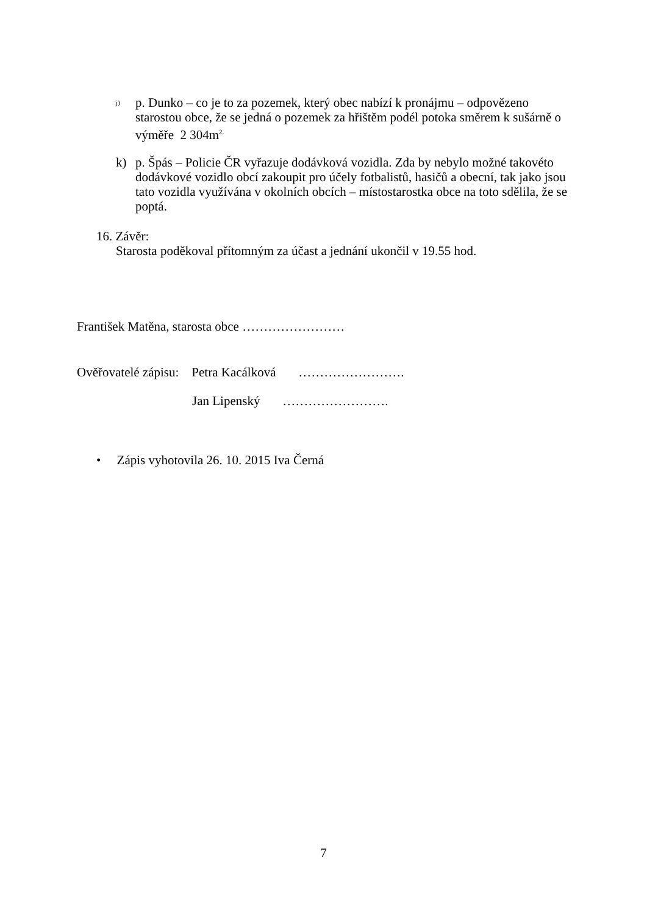<sup>j)</sup>
p. Dunko – co je to za pozemek, který obec nabízí k pronájmu – odpovězeno starostou obce, že se jedná o pozemek za hřištěm podél potoka směrem k sušárně o výměře 2 304m<sup>2.</sup>
k) p. Špás – Policie ČR vyřazuje dodávková vozidla. Zda by nebylo možné takovéto dodávkové vozidlo obcí zakoupit pro účely fotbalistů, hasičů a obecní, tak jako jsou tato vozidla využívána v okolních obcích – místostarostka obce na toto sdělila, že se poptá.
16. Závěr:
Starosta poděkoval přítomným za účast a jednání ukončil v 19.55 hod.
František Matěna, starosta obce ……………………
Ověřovatelé zápisu: Petra Kacálková …………………….
Jan Lipenský …………………….
• Zápis vyhotovila 26. 10. 2015 Iva Černá
7